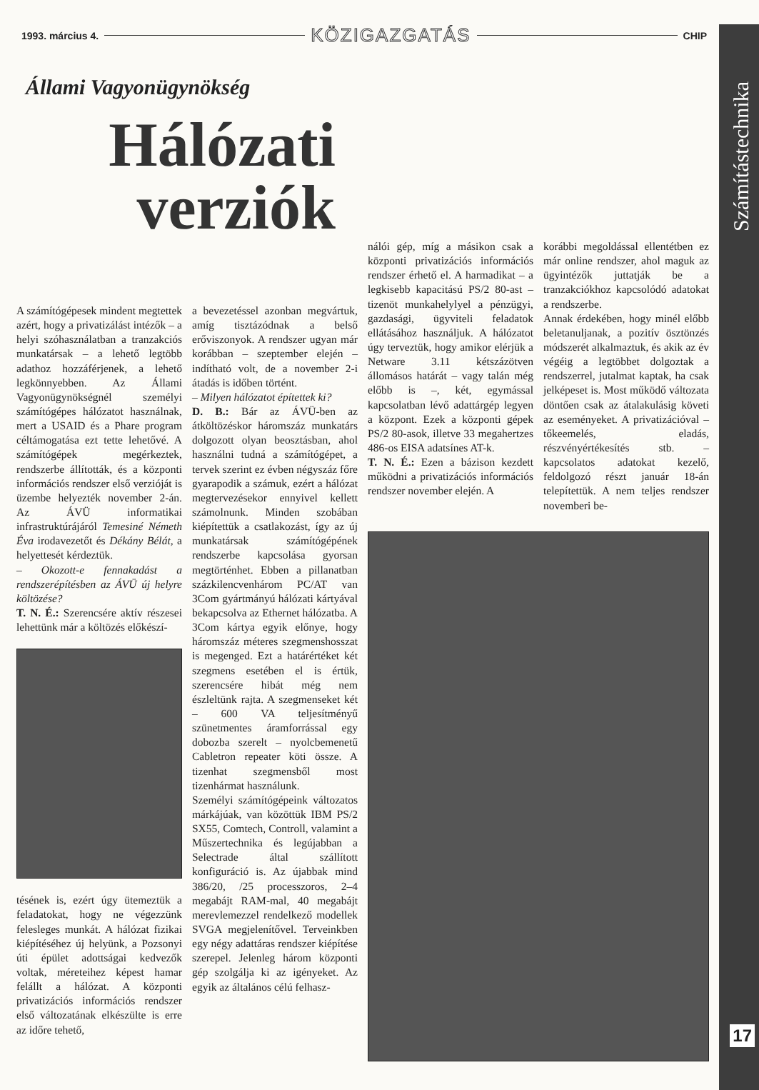Számítástechnika
17
1993. március 4. KÖZIGAZGATÁS CHIP
Állami Vagyonügynökség
Hálózati verziók
A számítógépesek mindent megtettek azért, hogy a privatizálást intézők – a helyi szóhasználatban a tranzakciós munkatársak – a lehető legtöbb adathoz hozzáférjenek, a lehető legkönnyebben. Az Állami Vagyonügynökségnél személyi számítógépes hálózatot használnak, mert a USAID és a Phare program céltámogatása ezt tette lehetővé. A számítógépek megérkeztek, rendszerbe állították, és a központi információs rendszer első verzióját is üzembe helyezték november 2-án. Az ÁVÜ informatikai infrastruktúrájáról Temesiné Németh Éva irodavezetőt és Dékány Bélát, a helyettesét kérdeztük.
– Okozott-e fennakadást a rendszerépítésben az ÁVÜ új helyre költözése?
T. N. É.: Szerencsére aktív részesei lehettünk már a költözés előkészí-
tésének is, ezért úgy ütemeztük a feladatokat, hogy ne végezzünk felesleges munkát. A hálózat fizikai kiépítéséhez új helyünk, a Pozsonyi úti épület adottságai kedvezők voltak, méreteihez képest hamar felállt a hálózat. A központi privatizációs információs rendszer első változatának elkészülte is erre az időre tehető,
a bevezetéssel azonban megvártuk, amíg tisztázódnak a belső erőviszonyok. A rendszer ugyan már korábban – szeptember elején – indítható volt, de a november 2-i átadás is időben történt.
– Milyen hálózatot építettek ki?
D. B.: Bár az ÁVÜ-ben az átköltözéskor háromszáz munkatárs dolgozott olyan beosztásban, ahol használni tudná a számítógépet, a tervek szerint ez évben négyszáz főre gyarapodik a számuk, ezért a hálózat megtervezésekor ennyivel kellett számolnunk. Minden szobában kiépítettük a csatlakozást, így az új munkatársak számítógépének rendszerbe kapcsolása gyorsan megtörténhet. Ebben a pillanatban százkilencvenhárom PC/AT van 3Com gyártmányú hálózati kártyával bekapcsolva az Ethernet hálózatba. A 3Com kártya egyik előnye, hogy háromszáz méteres szegmenshosszat is megenged. Ezt a határértéket két szegmens esetében el is értük, szerencsére hibát még nem észleltünk rajta. A szegmenseket két – 600 VA teljesítményű szünetmentes áramforrással egy dobozba szerelt – nyolcbemenetű Cabletron repeater köti össze. A tizenhat szegmensből most tizenhármat használunk.
Személyi számítógépeink változatos márkájúak, van közöttük IBM PS/2 SX55, Comtech, Controll, valamint a Műszertechnika és legújabban a Selectrade által szállított konfiguráció is. Az újabbak mind 386/20, /25 processzoros, 2–4 megabájt RAM-mal, 40 megabájt merevlemezzel rendelkező modellek SVGA megjelenítővel. Terveinkben egy négy adattáras rendszer kiépítése szerepel. Jelenleg három központi gép szolgálja ki az igényeket. Az egyik az általános célú felhasz-
nálói gép, míg a másikon csak a központi privatizációs információs rendszer érhető el. A harmadikat – a legkisebb kapacitású PS/2 80-ast – tizenöt munkahelylyel a pénzügyi, gazdasági, ügyviteli feladatok ellátásához használjuk. A hálózatot úgy terveztük, hogy amikor elérjük a Netware 3.11 kétszázötven állomásos határát – vagy talán még előbb is –, két, egymással kapcsolatban lévő adattárgép legyen a központ. Ezek a központi gépek PS/2 80-asok, illetve 33 megahertzes 486-os EISA adatsínes AT-k.
T. N. É.: Ezen a bázison kezdett működni a privatizációs információs rendszer november elején. A
korábbi megoldással ellentétben ez már online rendszer, ahol maguk az ügyintézők juttatják be a tranzakciókhoz kapcsolódó adatokat a rendszerbe.
Annak érdekében, hogy minél előbb beletanuljanak, a pozitív ösztönzés módszerét alkalmaztuk, és akik az év végéig a legtöbbet dolgoztak a rendszerrel, jutalmat kaptak, ha csak jelképeset is. Most működő változata döntően csak az átalakulásig követi az eseményeket. A privatizációval – tőkeemelés, eladás, részvényértékesítés stb. – kapcsolatos adatokat kezelő, feldolgozó részt január 18-án telepítettük. A nem teljes rendszer novemberi be-